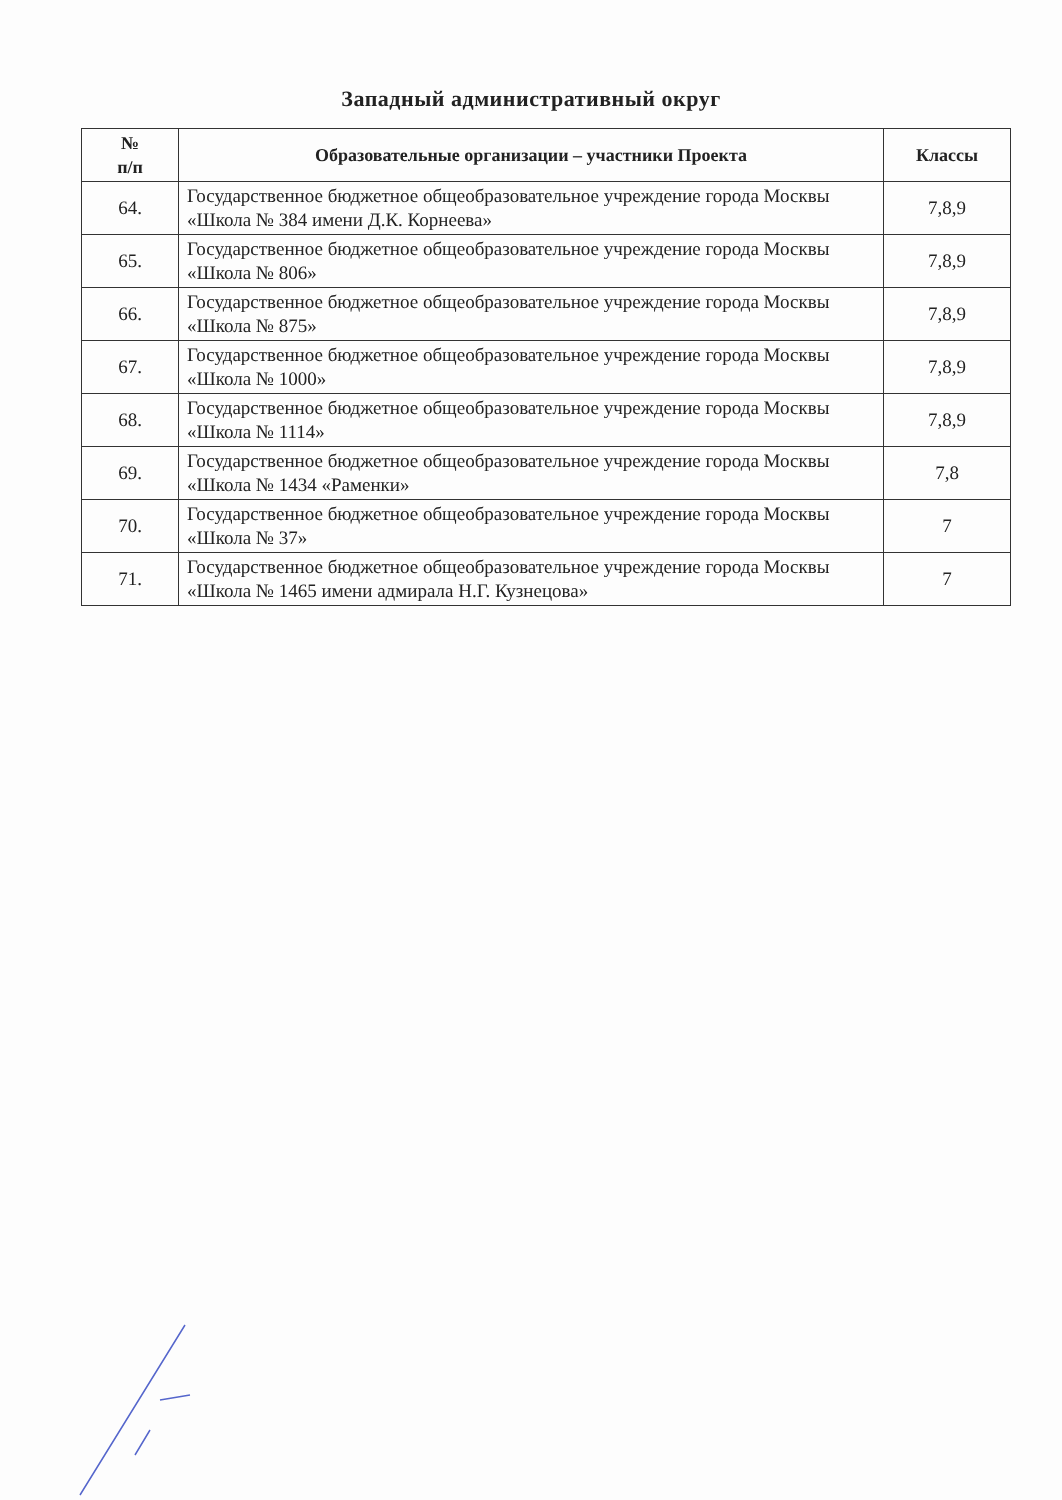Западный административный округ
| № п/п | Образовательные организации – участники Проекта | Классы |
| --- | --- | --- |
| 64. | Государственное бюджетное общеобразовательное учреждение города Москвы «Школа № 384 имени Д.К. Корнеева» | 7,8,9 |
| 65. | Государственное бюджетное общеобразовательное учреждение города Москвы «Школа № 806» | 7,8,9 |
| 66. | Государственное бюджетное общеобразовательное учреждение города Москвы «Школа № 875» | 7,8,9 |
| 67. | Государственное бюджетное общеобразовательное учреждение города Москвы «Школа № 1000» | 7,8,9 |
| 68. | Государственное бюджетное общеобразовательное учреждение города Москвы «Школа № 1114» | 7,8,9 |
| 69. | Государственное бюджетное общеобразовательное учреждение города Москвы «Школа № 1434 «Раменки» | 7,8 |
| 70. | Государственное бюджетное общеобразовательное учреждение города Москвы «Школа № 37» | 7 |
| 71. | Государственное бюджетное общеобразовательное учреждение города Москвы «Школа № 1465 имени адмирала Н.Г. Кузнецова» | 7 |